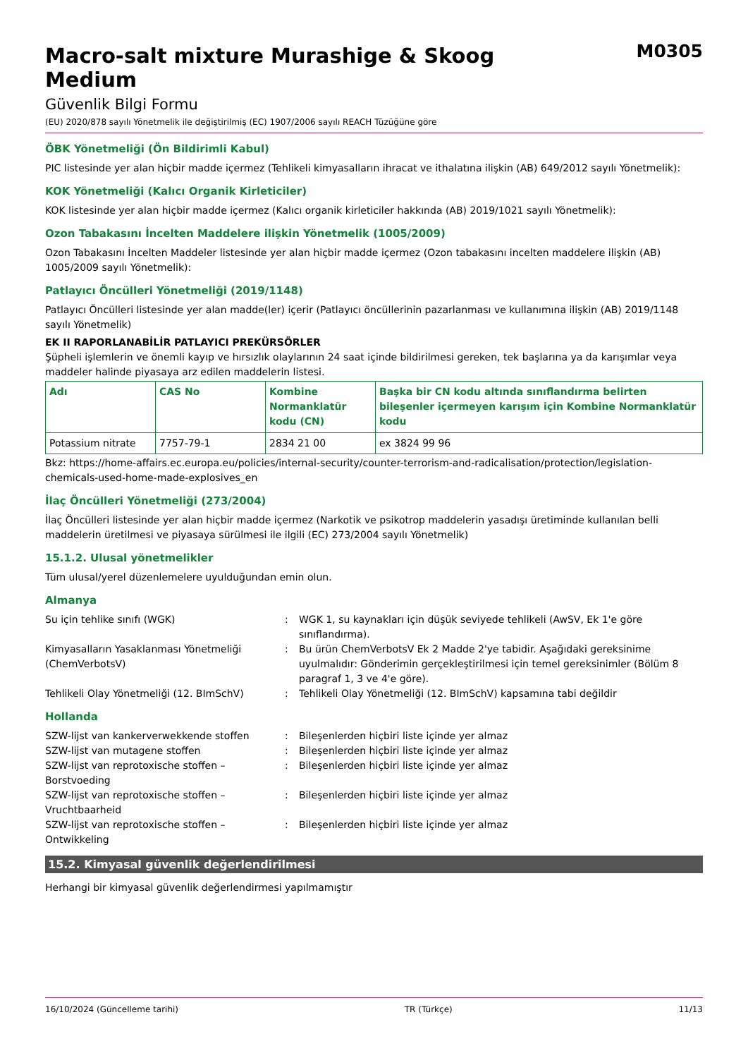Macro-salt mixture Murashige & Skoog
Medium
M0305
Güvenlik Bilgi Formu
(EU) 2020/878 sayılı Yönetmelik ile değiştirilmiş (EC) 1907/2006 sayılı REACH Tüzüğüne göre
ÖBK Yönetmeliği (Ön Bildirimli Kabul)
PIC listesinde yer alan hiçbir madde içermez (Tehlikeli kimyasalların ihracat ve ithalatına ilişkin (AB) 649/2012 sayılı Yönetmelik):
KOK Yönetmeliği (Kalıcı Organik Kirleticiler)
KOK listesinde yer alan hiçbir madde içermez (Kalıcı organik kirleticiler hakkında (AB) 2019/1021 sayılı Yönetmelik):
Ozon Tabakasını İncelten Maddelere ilişkin Yönetmelik (1005/2009)
Ozon Tabakasını İncelten Maddeler listesinde yer alan hiçbir madde içermez (Ozon tabakasını incelten maddelere ilişkin (AB) 1005/2009 sayılı Yönetmelik):
Patlayıcı Öncülleri Yönetmeliği (2019/1148)
Patlayıcı Öncülleri listesinde yer alan madde(ler) içerir (Patlayıcı öncüllerinin pazarlanması ve kullanımına ilişkin (AB) 2019/1148 sayılı Yönetmelik)
EK II RAPORLANABİLİR PATLAYICI PREKÜRSÖRLER
Şüpheli işlemlerin ve önemli kayıp ve hırsızlık olaylarının 24 saat içinde bildirilmesi gereken, tek başlarına ya da karışımlar veya maddeler halinde piyasaya arz edilen maddelerin listesi.
| Adı | CAS No | Kombine Normanklatür kodu (CN) | Başka bir CN kodu altında sınıflandırma belirten bileşenler içermeyen karışım için Kombine Normanklatür kodu |
| --- | --- | --- | --- |
| Potassium nitrate | 7757-79-1 | 2834 21 00 | ex 3824 99 96 |
Bkz: https://home-affairs.ec.europa.eu/policies/internal-security/counter-terrorism-and-radicalisation/protection/legislation-chemicals-used-home-made-explosives_en
İlaç Öncülleri Yönetmeliği (273/2004)
İlaç Öncülleri listesinde yer alan hiçbir madde içermez (Narkotik ve psikotrop maddelerin yasadışı üretiminde kullanılan belli maddelerin üretilmesi ve piyasaya sürülmesi ile ilgili (EC) 273/2004 sayılı Yönetmelik)
15.1.2. Ulusal yönetmelikler
Tüm ulusal/yerel düzenlemelere uyulduğundan emin olun.
Almanya
Su için tehlike sınıfı (WGK) : WGK 1, su kaynakları için düşük seviyede tehlikeli (AwSV, Ek 1'e göre sınıflandırma).
Kimyasalların Yasaklanması Yönetmeliği (ChemVerbotsV)
: Bu ürün ChemVerbotsV Ek 2 Madde 2'ye tabidir. Aşağıdaki gereksinime uyulmalıdır: Gönderimin gerçekleştirilmesi için temel gereksinimler (Bölüm 8 paragraf 1, 3 ve 4'e göre).
Tehlikeli Olay Yönetmeliği (12. BImSchV) : Tehlikeli Olay Yönetmeliği (12. BImSchV) kapsamına tabi değildir
Hollanda
SZW-lijst van kankerverwekkende stoffen : Bileşenlerden hiçbiri liste içinde yer almaz
SZW-lijst van mutagene stoffen : Bileşenlerden hiçbiri liste içinde yer almaz
SZW-lijst van reprotoxische stoffen – Borstvoeding
: Bileşenlerden hiçbiri liste içinde yer almaz
SZW-lijst van reprotoxische stoffen – Vruchtbaarheid
: Bileşenlerden hiçbiri liste içinde yer almaz
SZW-lijst van reprotoxische stoffen – Ontwikkeling
: Bileşenlerden hiçbiri liste içinde yer almaz
15.2. Kimyasal güvenlik değerlendirilmesi
Herhangi bir kimyasal güvenlik değerlendirmesi yapılmamıştır
16/10/2024 (Güncelleme tarihi) TR (Türkçe) 11/13